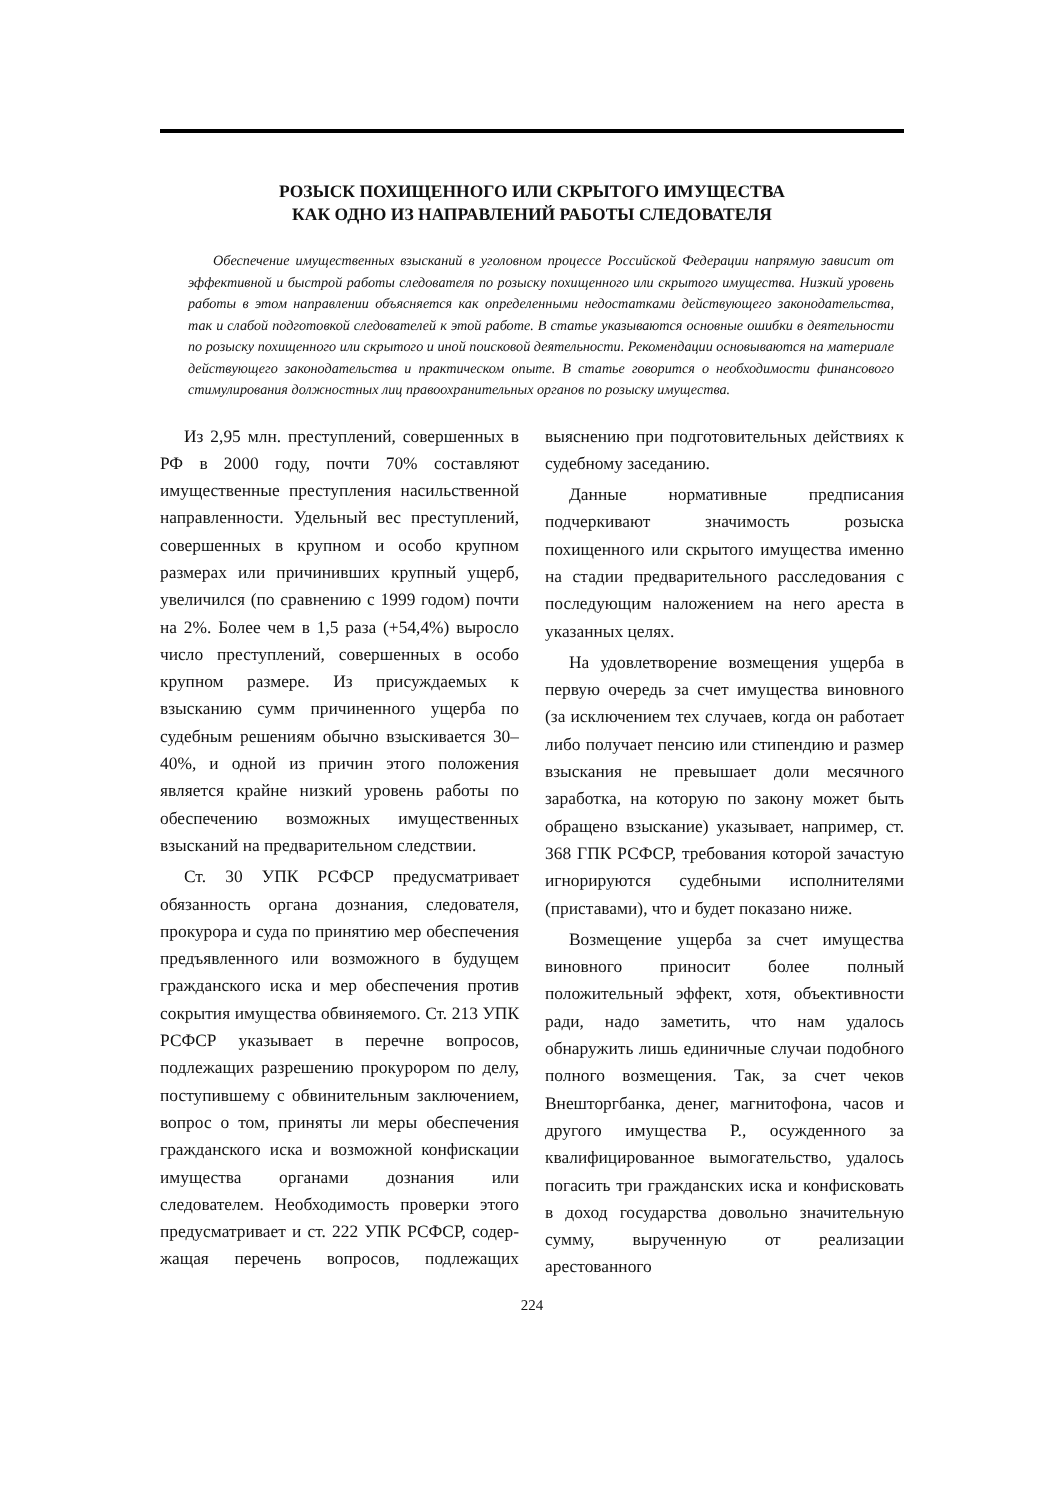РОЗЫСК ПОХИЩЕННОГО ИЛИ СКРЫТОГО ИМУЩЕСТВА
КАК ОДНО ИЗ НАПРАВЛЕНИЙ РАБОТЫ СЛЕДОВАТЕЛЯ
Обеспечение имущественных взысканий в уголовном процессе Российской Федерации напрямую зависит от эффективной и быстрой работы следователя по розыску похищенного или скрытого имущества. Низкий уровень работы в этом направлении объясняется как определенными недостатками действующего законодательства, так и слабой подготовкой следователей к этой работе. В статье указываются основные ошибки в деятельности по розыску похищенного или скрытого и иной поисковой деятельности. Рекомендации основываются на материале действующего законодательства и практическом опыте. В статье говорится о необходимости финансового стимулирования должностных лиц правоохранительных органов по розыску имущества.
Из 2,95 млн. преступлений, совершенных в РФ в 2000 году, почти 70% составляют имущественные преступления насильственной направленности. Удельный вес преступлений, совершенных в крупном и особо крупном размерах или причинивших крупный ущерб, увеличился (по сравнению с 1999 годом) почти на 2%. Более чем в 1,5 раза (+54,4%) выросло число преступлений, совершенных в особо крупном размере. Из присуждаемых к взысканию сумм причиненного ущерба по судебным решениям обычно взыскивается 30–40%, и одной из причин этого положения является крайне низкий уровень работы по обеспечению возможных имущественных взысканий на предварительном следствии.
Ст. 30 УПК РСФСР предусматривает обязанность органа дознания, следователя, прокурора и суда по принятию мер обеспечения предъявленного или возможного в будущем гражданского иска и мер обеспечения против сокрытия имущества обвиняемого. Ст. 213 УПК РСФСР указывает в перечне вопросов, подлежащих разрешению прокурором по делу, поступившему с обвинительным заключением, вопрос о том, приняты ли меры обеспечения гражданского иска и возможной конфискации имущества органами дознания или следователем. Необходимость проверки этого предусматривает и ст. 222 УПК РСФСР, содер-жащая перечень вопросов, подлежащих выяснению при подготовительных действиях к судебному заседанию.
Данные нормативные предписания подчеркивают значимость розыска похищенного или скрытого имущества именно на стадии предварительного расследования с последующим наложением на него ареста в указанных целях.
На удовлетворение возмещения ущерба в первую очередь за счет имущества виновного (за исключением тех случаев, когда он работает либо получает пенсию или стипендию и размер взыскания не превышает доли месячного заработка, на которую по закону может быть обращено взыскание) указывает, например, ст. 368 ГПК РСФСР, требования которой зачастую игнорируются судебными исполнителями (приставами), что и будет показано ниже.
Возмещение ущерба за счет имущества виновного приносит более полный положительный эффект, хотя, объективности ради, надо заметить, что нам удалось обнаружить лишь единичные случаи подобного полного возмещения. Так, за счет чеков Внешторгбанка, денег, магнитофона, часов и другого имущества Р., осужденного за квалифицированное вымогательство, удалось погасить три гражданских иска и конфисковать в доход государства довольно значительную сумму, вырученную от реализации арестованного
224